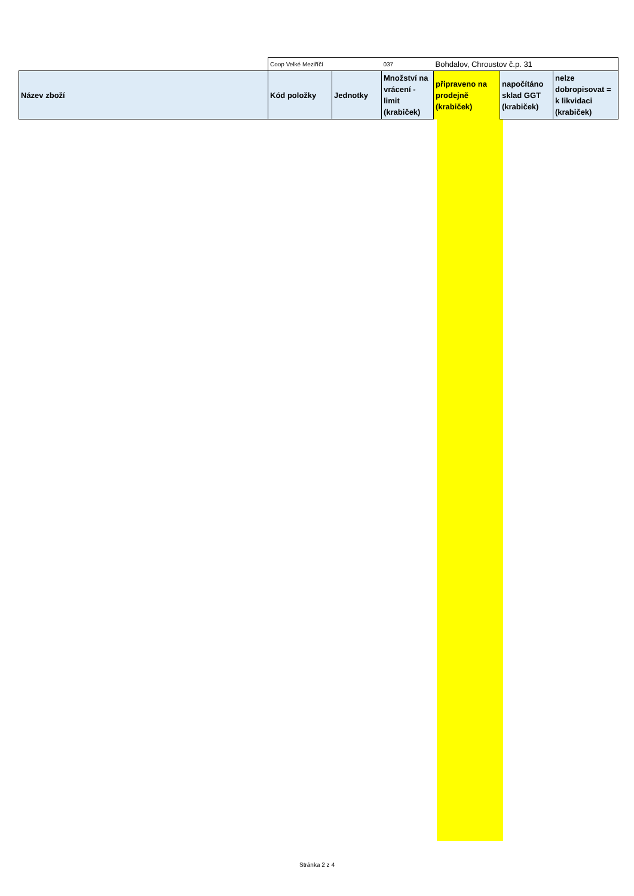| | Coop Velké Meziříčí | | 037 | Bohdalov, Chroustov č.p. 31 | | |
| Název zboží | Kód položky | Jednotky | Množství na vrácení - limit (krabiček) | připraveno na prodejně (krabiček) | napočítáno sklad GGT (krabiček) | nelze dobropisovat = k likvidaci (krabiček) |
Stránka 2 z 4